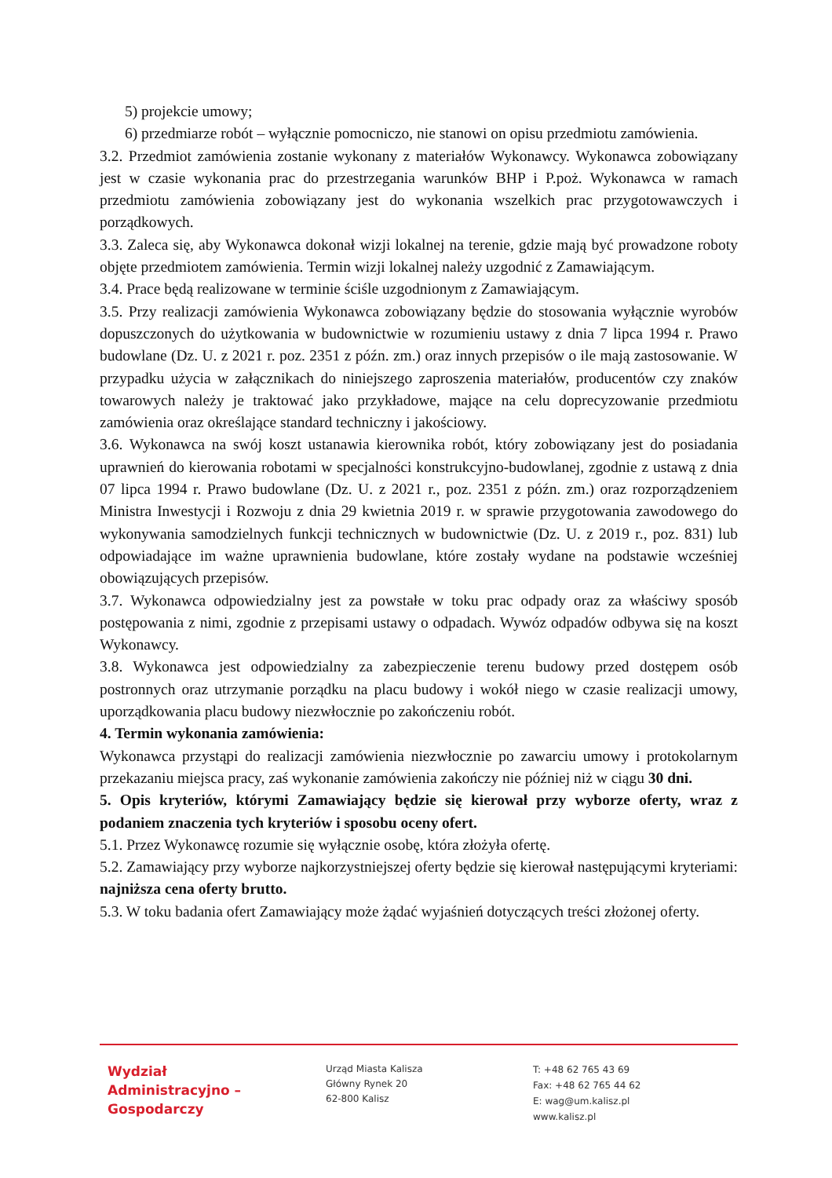5) projekcie umowy;
6) przedmiarze robót – wyłącznie pomocniczo, nie stanowi on opisu przedmiotu zamówienia.
3.2. Przedmiot zamówienia zostanie wykonany z materiałów Wykonawcy. Wykonawca zobowiązany jest w czasie wykonania prac do przestrzegania warunków BHP i P.poż. Wykonawca w ramach przedmiotu zamówienia zobowiązany jest do wykonania wszelkich prac przygotowawczych i porządkowych.
3.3. Zaleca się, aby Wykonawca dokonał wizji lokalnej na terenie, gdzie mają być prowadzone roboty objęte przedmiotem zamówienia. Termin wizji lokalnej należy uzgodnić z Zamawiającym.
3.4. Prace będą realizowane w terminie ściśle uzgodnionym z Zamawiającym.
3.5. Przy realizacji zamówienia Wykonawca zobowiązany będzie do stosowania wyłącznie wyrobów dopuszczonych do użytkowania w budownictwie w rozumieniu ustawy z dnia 7 lipca 1994 r. Prawo budowlane (Dz. U. z 2021 r. poz. 2351 z późn. zm.) oraz innych przepisów o ile mają zastosowanie. W przypadku użycia w załącznikach do niniejszego zaproszenia materiałów, producentów czy znaków towarowych należy je traktować jako przykładowe, mające na celu doprecyzowanie przedmiotu zamówienia oraz określające standard techniczny i jakościowy.
3.6. Wykonawca na swój koszt ustanawia kierownika robót, który zobowiązany jest do posiadania uprawnień do kierowania robotami w specjalności konstrukcyjno-budowlanej, zgodnie z ustawą z dnia 07 lipca 1994 r. Prawo budowlane (Dz. U. z 2021 r., poz. 2351 z późn. zm.) oraz rozporządzeniem Ministra Inwestycji i Rozwoju z dnia 29 kwietnia 2019 r. w sprawie przygotowania zawodowego do wykonywania samodzielnych funkcji technicznych w budownictwie (Dz. U. z 2019 r., poz. 831) lub odpowiadające im ważne uprawnienia budowlane, które zostały wydane na podstawie wcześniej obowiązujących przepisów.
3.7. Wykonawca odpowiedzialny jest za powstałe w toku prac odpady oraz za właściwy sposób postępowania z nimi, zgodnie z przepisami ustawy o odpadach. Wywóz odpadów odbywa się na koszt Wykonawcy.
3.8. Wykonawca jest odpowiedzialny za zabezpieczenie terenu budowy przed dostępem osób postronnych oraz utrzymanie porządku na placu budowy i wokół niego w czasie realizacji umowy, uporządkowania placu budowy niezwłocznie po zakończeniu robót.
4. Termin wykonania zamówienia:
Wykonawca przystąpi do realizacji zamówienia niezwłocznie po zawarciu umowy i protokolarnym przekazaniu miejsca pracy, zaś wykonanie zamówienia zakończy nie później niż w ciągu 30 dni.
5. Opis kryteriów, którymi Zamawiający będzie się kierował przy wyborze oferty, wraz z podaniem znaczenia tych kryteriów i sposobu oceny ofert.
5.1. Przez Wykonawcę rozumie się wyłącznie osobę, która złożyła ofertę.
5.2. Zamawiający przy wyborze najkorzystniejszej oferty będzie się kierował następującymi kryteriami: najniższa cena oferty brutto.
5.3. W toku badania ofert Zamawiający może żądać wyjaśnień dotyczących treści złożonej oferty.
Wydział
Administracyjno –
Gospodarczy
Urząd Miasta Kalisza
Główny Rynek 20
62-800 Kalisz
T: +48 62 765 43 69
Fax: +48 62 765 44 62
E: wag@um.kalisz.pl
www.kalisz.pl